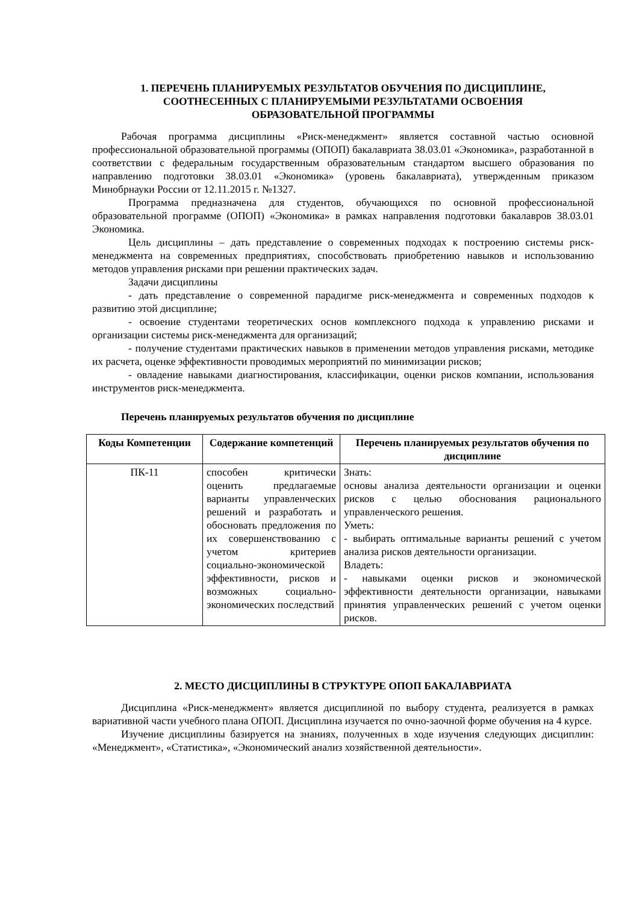1. ПЕРЕЧЕНЬ ПЛАНИРУЕМЫХ РЕЗУЛЬТАТОВ ОБУЧЕНИЯ ПО ДИСЦИПЛИНЕ,
СООТНЕСЕННЫХ С ПЛАНИРУЕМЫМИ РЕЗУЛЬТАТАМИ ОСВОЕНИЯ
ОБРАЗОВАТЕЛЬНОЙ ПРОГРАММЫ
Рабочая программа дисциплины «Риск-менеджмент» является составной частью основной профессиональной образовательной программы (ОПОП) бакалавриата 38.03.01 «Экономика», разработанной в соответствии с федеральным государственным образовательным стандартом высшего образования по направлению подготовки 38.03.01 «Экономика» (уровень бакалавриата), утвержденным приказом Минобрнауки России от 12.11.2015 г. №1327.
Программа предназначена для студентов, обучающихся по основной профессиональной образовательной программе (ОПОП) «Экономика» в рамках направления подготовки бакалавров 38.03.01 Экономика.
Цель дисциплины – дать представление о современных подходах к построению системы риск-менеджмента на современных предприятиях, способствовать приобретению навыков и использованию методов управления рисками при решении практических задач.
Задачи дисциплины
- дать представление о современной парадигме риск-менеджмента и современных подходов к развитию этой дисциплине;
- освоение студентами теоретических основ комплексного подхода к управлению рисками и организации системы риск-менеджмента для организаций;
- получение студентами практических навыков в применении методов управления рисками, методике их расчета, оценке эффективности проводимых мероприятий по минимизации рисков;
- овладение навыками диагностирования, классификации, оценки рисков компании, использования инструментов риск-менеджмента.
Перечень планируемых результатов обучения по дисциплине
| Коды Компетенции | Содержание компетенций | Перечень планируемых результатов обучения по дисциплине |
| --- | --- | --- |
| ПК-11 | способен критически оценить предлагаемые варианты управленческих решений и разработать и обосновать предложения по их совершенствованию с учетом критериев социально-экономической эффективности, рисков и возможных социально-экономических последствий | Знать: основы анализа деятельности организации и оценки рисков с целью обоснования рационального управленческого решения. Уметь: - выбирать оптимальные варианты решений с учетом анализа рисков деятельности организации. Владеть: - навыками оценки рисков и экономической эффективности деятельности организации, навыками принятия управленческих решений с учетом оценки рисков. |
2. МЕСТО ДИСЦИПЛИНЫ В СТРУКТУРЕ ОПОП БАКАЛАВРИАТА
Дисциплина «Риск-менеджмент» является дисциплиной по выбору студента, реализуется в рамках вариативной части учебного плана ОПОП. Дисциплина изучается по очно-заочной форме обучения на 4 курсе.
Изучение дисциплины базируется на знаниях, полученных в ходе изучения следующих дисциплин: «Менеджмент», «Статистика», «Экономический анализ хозяйственной деятельности».